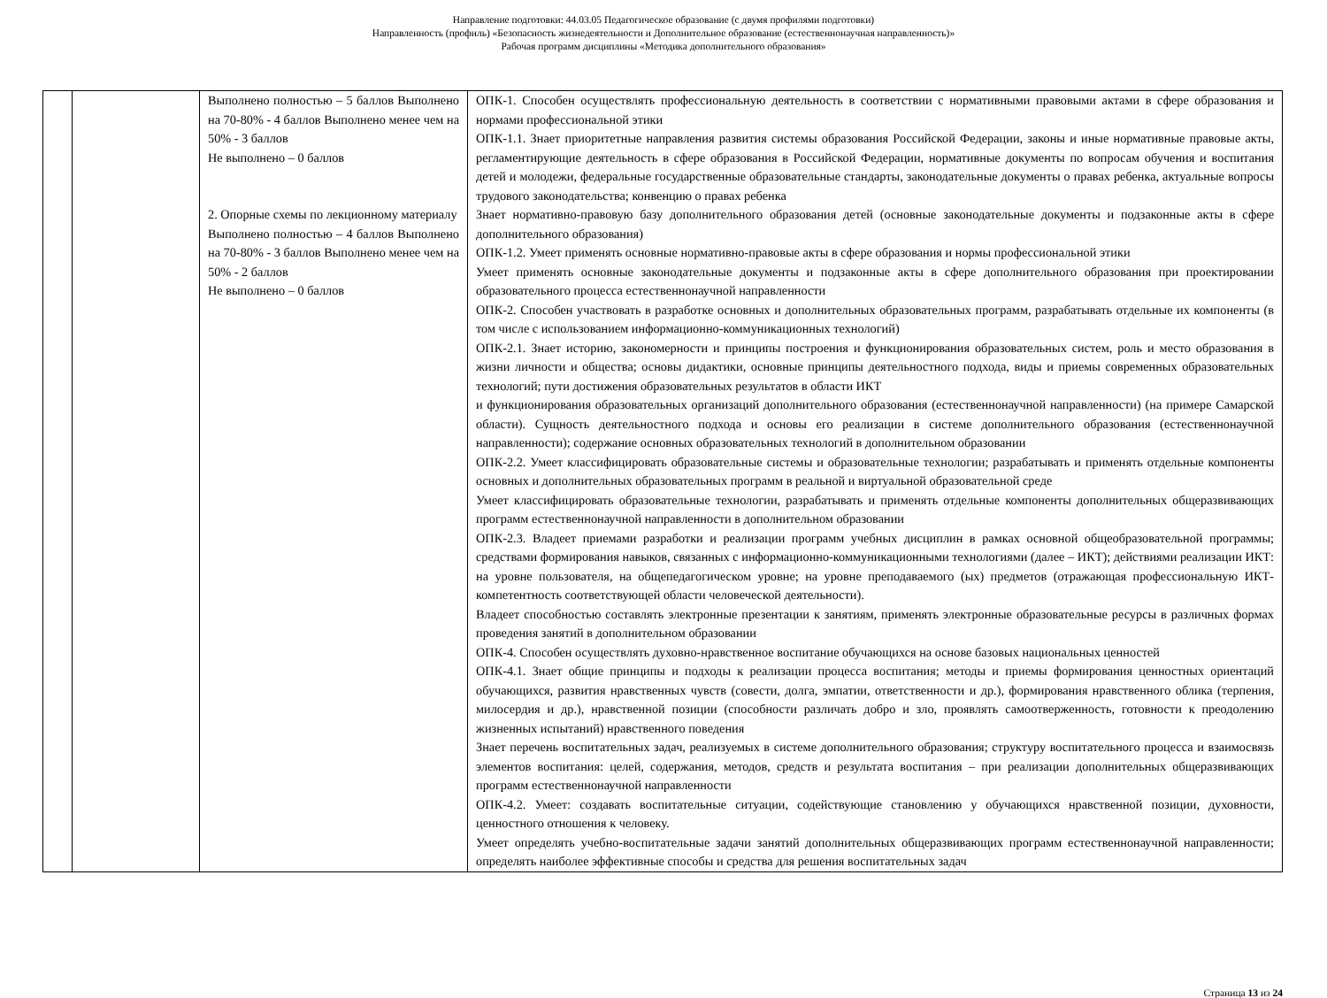Направление подготовки: 44.03.05 Педагогическое образование (с двумя профилями подготовки)
Направленность (профиль) «Безопасность жизнедеятельности и Дополнительное образование (естественнонаучная направленность)»
Рабочая программ дисциплины «Методика дополнительного образования»
| | | Выполнено полностью – 5 баллов Выполнено на 70-80% - 4 баллов Выполнено менее чем на 50% - 3 баллов Не выполнено – 0 баллов 2. Опорные схемы по лекционному материалу Выполнено полностью – 4 баллов Выполнено на 70-80% - 3 баллов Выполнено менее чем на 50% - 2 баллов Не выполнено – 0 баллов | ОПК-1. Способен осуществлять профессиональную деятельность в соответствии с нормативными правовыми актами в сфере образования и нормами профессиональной этики ОПК-1.1. Знает приоритетные направления развития системы образования Российской Федерации, законы и иные нормативные правовые акты, регламентирующие деятельность в сфере образования в Российской Федерации, нормативные документы по вопросам обучения и воспитания детей и молодежи, федеральные государственные образовательные стандарты, законодательные документы о правах ребенка, актуальные вопросы трудового законодательства; конвенцию о правах ребенка Знает нормативно-правовую базу дополнительного образования детей (основные законодательные документы и подзаконные акты в сфере дополнительного образования) ОПК-1.2. Умеет применять основные нормативно-правовые акты в сфере образования и нормы профессиональной этики Умеет применять основные законодательные документы и подзаконные акты в сфере дополнительного образования при проектировании образовательного процесса естественнонаучной направленности ОПК-2. Способен участвовать в разработке основных и дополнительных образовательных программ, разрабатывать отдельные их компоненты (в том числе с использованием информационно-коммуникационных технологий) ОПК-2.1. Знает историю, закономерности и принципы построения и функционирования образовательных систем, роль и место образования в жизни личности и общества; основы дидактики, основные принципы деятельностного подхода, виды и приемы современных образовательных технологий; пути достижения образовательных результатов в области ИКТ и функционирования образовательных организаций дополнительного образования (естественнонаучной направленности) (на примере Самарской области). Сущность деятельностного подхода и основы его реализации в системе дополнительного образования (естественнонаучной направленности); содержание основных образовательных технологий в дополнительном образовании ОПК-2.2. Умеет классифицировать образовательные системы и образовательные технологии; разрабатывать и применять отдельные компоненты основных и дополнительных образовательных программ в реальной и виртуальной образовательной среде Умеет классифицировать образовательные технологии, разрабатывать и применять отдельные компоненты дополнительных общеразвивающих программ естественнонаучной направленности в дополнительном образовании ОПК-2.3. Владеет приемами разработки и реализации программ учебных дисциплин в рамках основной общеобразовательной программы; средствами формирования навыков, связанных с информационно-коммуникационными технологиями (далее – ИКТ); действиями реализации ИКТ: на уровне пользователя, на общепедагогическом уровне; на уровне преподаваемого (ых) предметов (отражающая профессиональную ИКТ-компетентность соответствующей области человеческой деятельности). Владеет способностью составлять электронные презентации к занятиям, применять электронные образовательные ресурсы в различных формах проведения занятий в дополнительном образовании ОПК-4. Способен осуществлять духовно-нравственное воспитание обучающихся на основе базовых национальных ценностей ОПК-4.1. Знает общие принципы и подходы к реализации процесса воспитания; методы и приемы формирования ценностных ориентаций обучающихся, развития нравственных чувств (совести, долга, эмпатии, ответственности и др.), формирования нравственного облика (терпения, милосердия и др.), нравственной позиции (способности различать добро и зло, проявлять самоотверженность, готовности к преодолению жизненных испытаний) нравственного поведения Знает перечень воспитательных задач, реализуемых в системе дополнительного образования; структуру воспитательного процесса и взаимосвязь элементов воспитания: целей, содержания, методов, средств и результата воспитания – при реализации дополнительных общеразвивающих программ естественнонаучной направленности ОПК-4.2. Умеет: создавать воспитательные ситуации, содействующие становлению у обучающихся нравственной позиции, духовности, ценностного отношения к человеку. Умеет определять учебно-воспитательные задачи занятий дополнительных общеразвивающих программ естественнонаучной направленности; определять наиболее эффективные способы и средства для решения воспитательных задач |
Страница 13 из 24